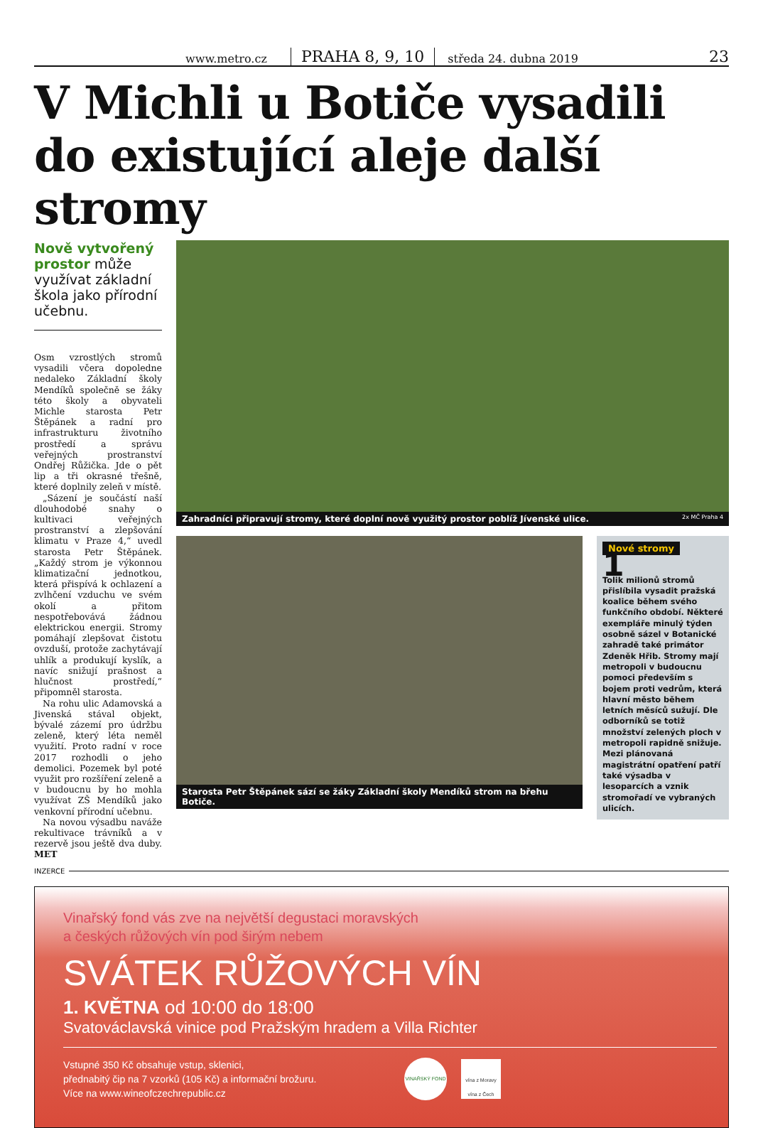www.metro.cz PRAHA 8, 9, 10 středa 24. dubna 2019 23
V Michli u Botiče vysadili do existující aleje další stromy
Nově vytvořený prostor může využívat základní škola jako přírodní učebnu.
Osm vzrostlých stromů vysadili včera dopoledne nedaleko Základní školy Mendíků společně se žáky této školy a obyvateli Michle starosta Petr Štěpánek a radní pro infrastrukturu životního prostředí a správu veřejných prostranství Ondřej Růžička. Jde o pět lip a tři okrasné třešně, které doplnily zeleň v místě.
„Sázení je součástí naší dlouhodobé snahy o kultivaci veřejných prostranství a zlepšování klimatu v Praze 4,“ uvedl starosta Petr Štěpánek. „Každý strom je výkonnou klimatizační jednotkou, která přispívá k ochlazení a zvlhčení vzduchu ve svém okolí a přitom nespotřebovává žádnou elektrickou energii. Stromy pomáhají zlepšovat čistotu ovzduší, protože zachytávají uhlík a produkují kyslík, a navíc snižují prašnost a hlučnost prostředí,“ připomněl starosta.
Na rohu ulic Adamovská a Jivenská stával objekt, bývalé zázemí pro údržbu zeleně, který léta neměl využití. Proto radní v roce 2017 rozhodli o jeho demolici. Pozemek byl poté využit pro rozšíření zeleně a v budoucnu by ho mohla využívat ZŠ Mendíků jako venkovní přírodní učebnu.
Na novou výsadbu naváže rekultivace trávníků a v rezervě jsou ještě dva duby. MET
Zahradníci připravují stromy, které doplní nově využitý prostor poblíž Jívenské ulice. 2x MČ Praha 4
Starosta Petr Štěpánek sází se žáky Základní školy Mendíků strom na břehu Botiče.
Nové stromy
1
Tolik milionů stromů přislíbila vysadit pražská koalice během svého funkčního období. Některé exempláře minulý týden osobně sázel v Botanické zahradě také primátor Zdeněk Hřib. Stromy mají metropoli v budoucnu pomoci především s bojem proti vedrům, která hlavní město během letních měsíců sužují. Dle odborníků se totiž množství zelených ploch v metropoli rapidně snižuje. Mezi plánovaná magistrátní opatření patří také výsadba v lesoparcích a vznik stromořadí ve vybraných ulicích.
INZERCE
Vinařský fond vás zve na největší degustaci moravských
a českých růžových vín pod širým nebem
SVÁTEK RŮŽOVÝCH VÍN
1. KVĚTNA od 10:00 do 18:00
Svatováclavská vinice pod Pražským hradem a Villa Richter
Vstupné 350 Kč obsahuje vstup, sklenici,
přednabitý čip na 7 vzorků (105 Kč) a informační brožuru.
Více na www.wineofczechrepublic.cz
VINAŘSKÝ FOND
vína z Moravy vína z Čech